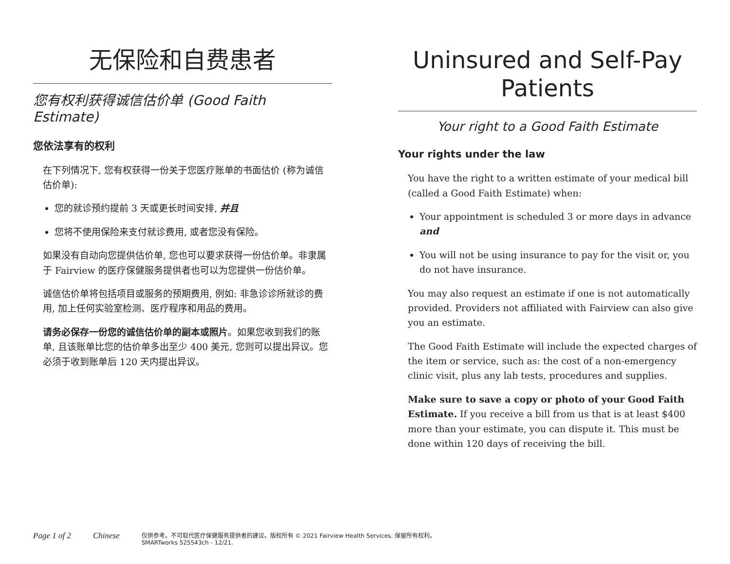无保险和自费患者
您有权利获得诚信估价单 (Good Faith Estimate)
您依法享有的权利
在下列情况下, 您有权获得一份关于您医疗账单的书面估价 (称为诚信估价单):
您的就诊预约提前 3 天或更长时间安排, 并且
您将不使用保险来支付就诊费用, 或者您没有保险。
如果没有自动向您提供估价单, 您也可以要求获得一份估价单。非隶属于 Fairview 的医疗保健服务提供者也可以为您提供一份估价单。
诚信估价单将包括项目或服务的预期费用, 例如: 非急诊诊所就诊的费用, 加上任何实验室检测、医疗程序和用品的费用。
请务必保存一份您的诚信估价单的副本或照片。如果您收到我们的账单, 且该账单比您的估价单多出至少 400 美元, 您则可以提出异议。您必须于收到账单后 120 天内提出异议。
Uninsured and Self-Pay Patients
Your right to a Good Faith Estimate
Your rights under the law
You have the right to a written estimate of your medical bill (called a Good Faith Estimate) when:
Your appointment is scheduled 3 or more days in advance and
You will not be using insurance to pay for the visit or, you do not have insurance.
You may also request an estimate if one is not automatically provided. Providers not affiliated with Fairview can also give you an estimate.
The Good Faith Estimate will include the expected charges of the item or service, such as: the cost of a non-emergency clinic visit, plus any lab tests, procedures and supplies.
Make sure to save a copy or photo of your Good Faith Estimate. If you receive a bill from us that is at least $400 more than your estimate, you can dispute it. This must be done within 120 days of receiving the bill.
Page 1 of 2 Chinese
仅供参考。不可取代医疗保健服务提供者的建议。版权所有 © 2021 Fairview Health Services. 保留所有权利。
SMARTworks 525543ch - 12/21.